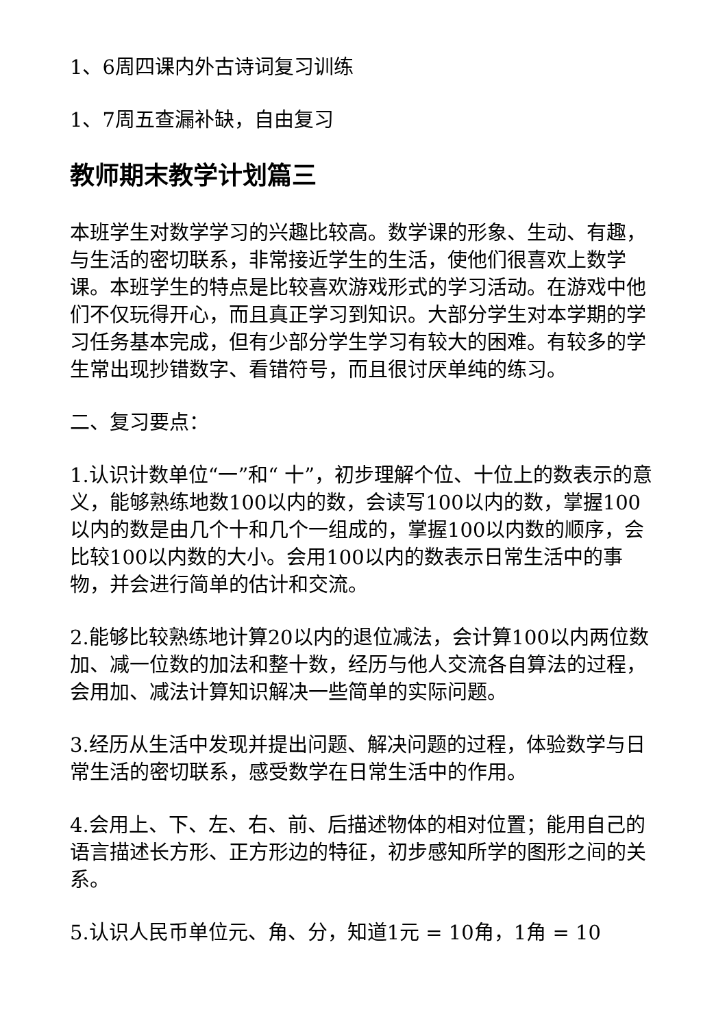1、6周四课内外古诗词复习训练
1、7周五查漏补缺，自由复习
教师期末教学计划篇三
本班学生对数学学习的兴趣比较高。数学课的形象、生动、有趣，与生活的密切联系，非常接近学生的生活，使他们很喜欢上数学课。本班学生的特点是比较喜欢游戏形式的学习活动。在游戏中他们不仅玩得开心，而且真正学习到知识。大部分学生对本学期的学习任务基本完成，但有少部分学生学习有较大的困难。有较多的学生常出现抄错数字、看错符号，而且很讨厌单纯的练习。
二、复习要点：
1.认识计数单位“一”和“ 十”，初步理解个位、十位上的数表示的意义，能够熟练地数100以内的数，会读写100以内的数，掌握100以内的数是由几个十和几个一组成的，掌握100以内数的顺序，会比较100以内数的大小。会用100以内的数表示日常生活中的事物，并会进行简单的估计和交流。
2.能够比较熟练地计算20以内的退位减法，会计算100以内两位数加、减一位数的加法和整十数，经历与他人交流各自算法的过程，会用加、减法计算知识解决一些简单的实际问题。
3.经历从生活中发现并提出问题、解决问题的过程，体验数学与日常生活的密切联系，感受数学在日常生活中的作用。
4.会用上、下、左、右、前、后描述物体的相对位置；能用自己的语言描述长方形、正方形边的特征，初步感知所学的图形之间的关系。
5.认识人民币单位元、角、分，知道1元 = 10角，1角 = 10